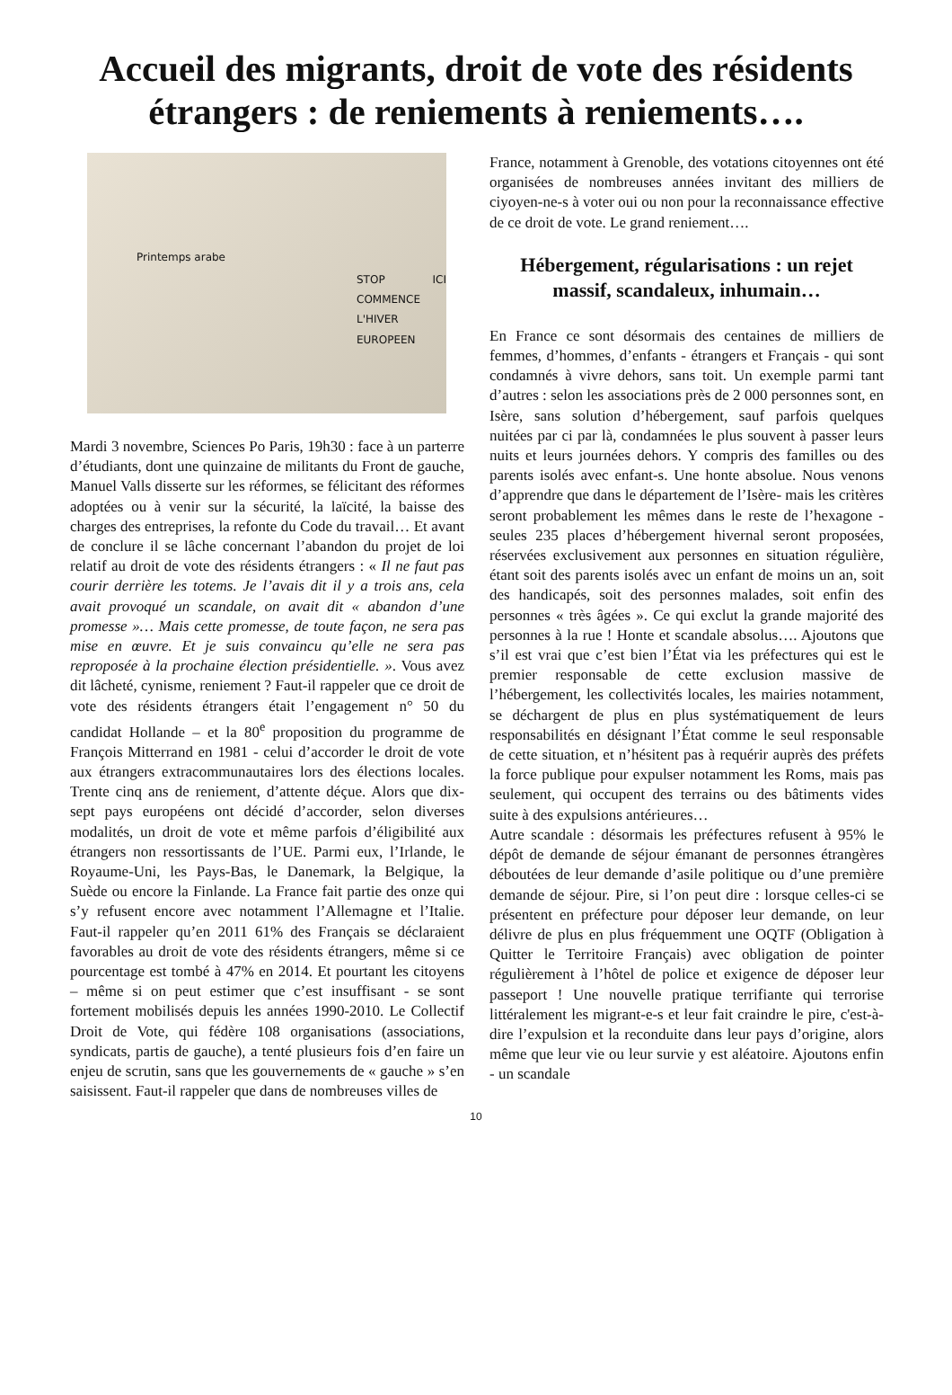Accueil des migrants, droit de vote des résidents étrangers : de reniements à reniements….
Printemps arabe
STOP ICI COMMENCE L'HIVER EUROPEEN
Mardi 3 novembre, Sciences Po Paris, 19h30 : face à un parterre d’étudiants, dont une quinzaine de militants du Front de gauche, Manuel Valls disserte sur les réformes, se félicitant des réformes adoptées ou à venir sur la sécurité, la laïcité, la baisse des charges des entreprises, la refonte du Code du travail… Et avant de conclure il se lâche concernant l’abandon du projet de loi relatif au droit de vote des résidents étrangers : « Il ne faut pas courir derrière les totems. Je l’avais dit il y a trois ans, cela avait provoqué un scandale, on avait dit « abandon d’une promesse »… Mais cette promesse, de toute façon, ne sera pas mise en œuvre. Et je suis convaincu qu’elle ne sera pas reproposée à la prochaine élection présidentielle. ». Vous avez dit lâcheté, cynisme, reniement ? Faut-il rappeler que ce droit de vote des résidents étrangers était l’engagement n° 50 du candidat Hollande – et la 80<sup>e</sup> proposition du programme de François Mitterrand en 1981 - celui d’accorder le droit de vote aux étrangers extracommunautaires lors des élections locales. Trente cinq ans de reniement, d’attente déçue. Alors que dix-sept pays européens ont décidé d’accorder, selon diverses modalités, un droit de vote et même parfois d’éligibilité aux étrangers non ressortissants de l’UE. Parmi eux, l’Irlande, le Royaume-Uni, les Pays-Bas, le Danemark, la Belgique, la Suède ou encore la Finlande. La France fait partie des onze qui s’y refusent encore avec notamment l’Allemagne et l’Italie. Faut-il rappeler qu’en 2011 61% des Français se déclaraient favorables au droit de vote des résidents étrangers, même si ce pourcentage est tombé à 47% en 2014. Et pourtant les citoyens – même si on peut estimer que c’est insuffisant - se sont fortement mobilisés depuis les années 1990-2010. Le Collectif Droit de Vote, qui fédère 108 organisations (associations, syndicats, partis de gauche), a tenté plusieurs fois d’en faire un enjeu de scrutin, sans que les gouvernements de « gauche » s’en saisissent. Faut-il rappeler que dans de nombreuses villes de
France, notamment à Grenoble, des votations citoyennes ont été organisées de nombreuses années invitant des milliers de ciyoyen-ne-s à voter oui ou non pour la reconnaissance effective de ce droit de vote. Le grand reniement….
Hébergement, régularisations : un rejet massif, scandaleux, inhumain…
En France ce sont désormais des centaines de milliers de femmes, d’hommes, d’enfants - étrangers et Français - qui sont condamnés à vivre dehors, sans toit. Un exemple parmi tant d’autres : selon les associations près de 2 000 personnes sont, en Isère, sans solution d’hébergement, sauf parfois quelques nuitées par ci par là, condamnées le plus souvent à passer leurs nuits et leurs journées dehors. Y compris des familles ou des parents isolés avec enfant-s. Une honte absolue. Nous venons d’apprendre que dans le département de l’Isère- mais les critères seront probablement les mêmes dans le reste de l’hexagone - seules 235 places d’hébergement hivernal seront proposées, réservées exclusivement aux personnes en situation régulière, étant soit des parents isolés avec un enfant de moins un an, soit des handicapés, soit des personnes malades, soit enfin des personnes « très âgées ». Ce qui exclut la grande majorité des personnes à la rue ! Honte et scandale absolus…. Ajoutons que s’il est vrai que c’est bien l’État via les préfectures qui est le premier responsable de cette exclusion massive de l’hébergement, les collectivités locales, les mairies notamment, se déchargent de plus en plus systématiquement de leurs responsabilités en désignant l’État comme le seul responsable de cette situation, et n’hésitent pas à requérir auprès des préfets la force publique pour expulser notamment les Roms, mais pas seulement, qui occupent des terrains ou des bâtiments vides suite à des expulsions antérieures…
Autre scandale : désormais les préfectures refusent à 95% le dépôt de demande de séjour émanant de personnes étrangères déboutées de leur demande d’asile politique ou d’une première demande de séjour. Pire, si l’on peut dire : lorsque celles-ci se présentent en préfecture pour déposer leur demande, on leur délivre de plus en plus fréquemment une OQTF (Obligation à Quitter le Territoire Français) avec obligation de pointer régulièrement à l’hôtel de police et exigence de déposer leur passeport ! Une nouvelle pratique terrifiante qui terrorise littéralement les migrant-e-s et leur fait craindre le pire, c'est-à-dire l’expulsion et la reconduite dans leur pays d’origine, alors même que leur vie ou leur survie y est aléatoire. Ajoutons enfin - un scandale
10